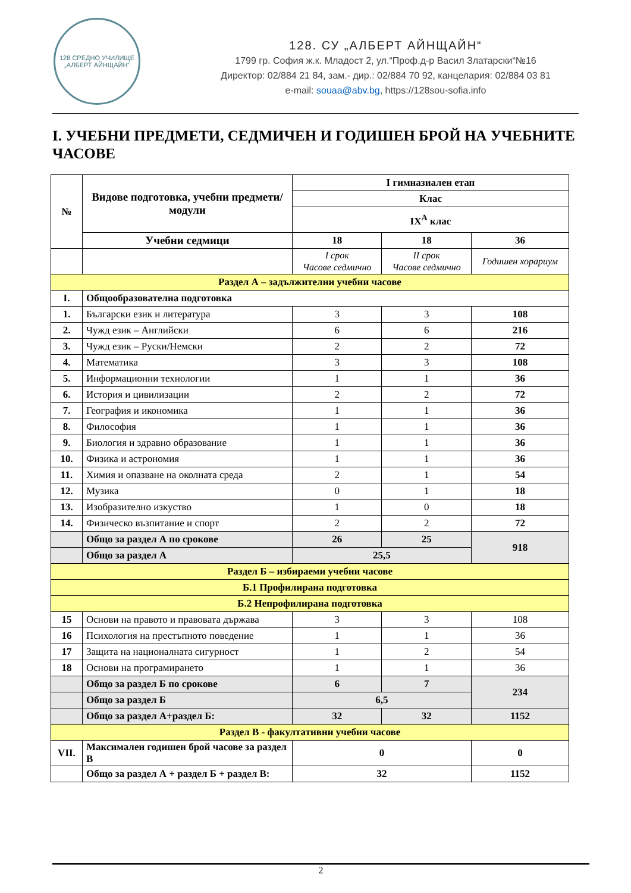128 СРЕДНО УЧИЛИЩЕ
„АЛБЕРТ АЙНЩАЙН“
128. СУ „АЛБЕРТ АЙНЩАЙН“
1799 гр. София ж.к. Младост 2, ул.“Проф.д-р Васил Златарски“№16
Директор: 02/884 21 84, зам.- дир.: 02/884 70 92, канцелария: 02/884 03 81
e-mail: souaa@abv.bg, https://128sou-sofia.info
I. УЧЕБНИ ПРЕДМЕТИ, СЕДМИЧЕН И ГОДИШЕН БРОЙ НА УЧЕБНИТЕ ЧАСОВЕ
| № | Видове подготовка, учебни предмети/модули | I гимназиален етап | | |
| --- | --- | --- | --- | --- |
| | | Клас | | |
| | | IX<sup>A</sup> клас | | |
| | Учебни седмици | 18 | 18 | 36 |
| | | I срок Часове седмично | II срок Часове седмично | Годишен хорариум |
| Раздел А – задължителни учебни часове | | | | |
| I. | Общообразователна подготовка | | | |
| 1. | Български език и литература | 3 | 3 | 108 |
| 2. | Чужд език – Английски | 6 | 6 | 216 |
| 3. | Чужд език – Руски/Немски | 2 | 2 | 72 |
| 4. | Математика | 3 | 3 | 108 |
| 5. | Информационни технологии | 1 | 1 | 36 |
| 6. | История и цивилизации | 2 | 2 | 72 |
| 7. | География и икономика | 1 | 1 | 36 |
| 8. | Философия | 1 | 1 | 36 |
| 9. | Биология и здравно образование | 1 | 1 | 36 |
| 10. | Физика и астрономия | 1 | 1 | 36 |
| 11. | Химия и опазване на околната среда | 2 | 1 | 54 |
| 12. | Музика | 0 | 1 | 18 |
| 13. | Изобразително изкуство | 1 | 0 | 18 |
| 14. | Физическо възпитание и спорт | 2 | 2 | 72 |
| | Общо за раздел А по срокове | 26 | 25 | 918 |
| | Общо за раздел А | 25,5 | | |
| Раздел Б – избираеми учебни часове | | | | |
| Б.1 Профилирана подготовка | | | | |
| Б.2 Непрофилирана подготовка | | | | |
| 15 | Основи на правото и правовата държава | 3 | 3 | 108 |
| 16 | Психология на престъпното поведение | 1 | 1 | 36 |
| 17 | Защита на националната сигурност | 1 | 2 | 54 |
| 18 | Основи на програмирането | 1 | 1 | 36 |
| | Общо за раздел Б по срокове | 6 | 7 | 234 |
| | Общо за раздел Б | 6,5 | | |
| | Общо за раздел А+раздел Б: | 32 | 32 | 1152 |
| Раздел В - факултативни учебни часове | | | | |
| VII. | Максимален годишен брой часове за раздел В | 0 | | 0 |
| | Общо за раздел А + раздел Б + раздел В: | 32 | | 1152 |
2